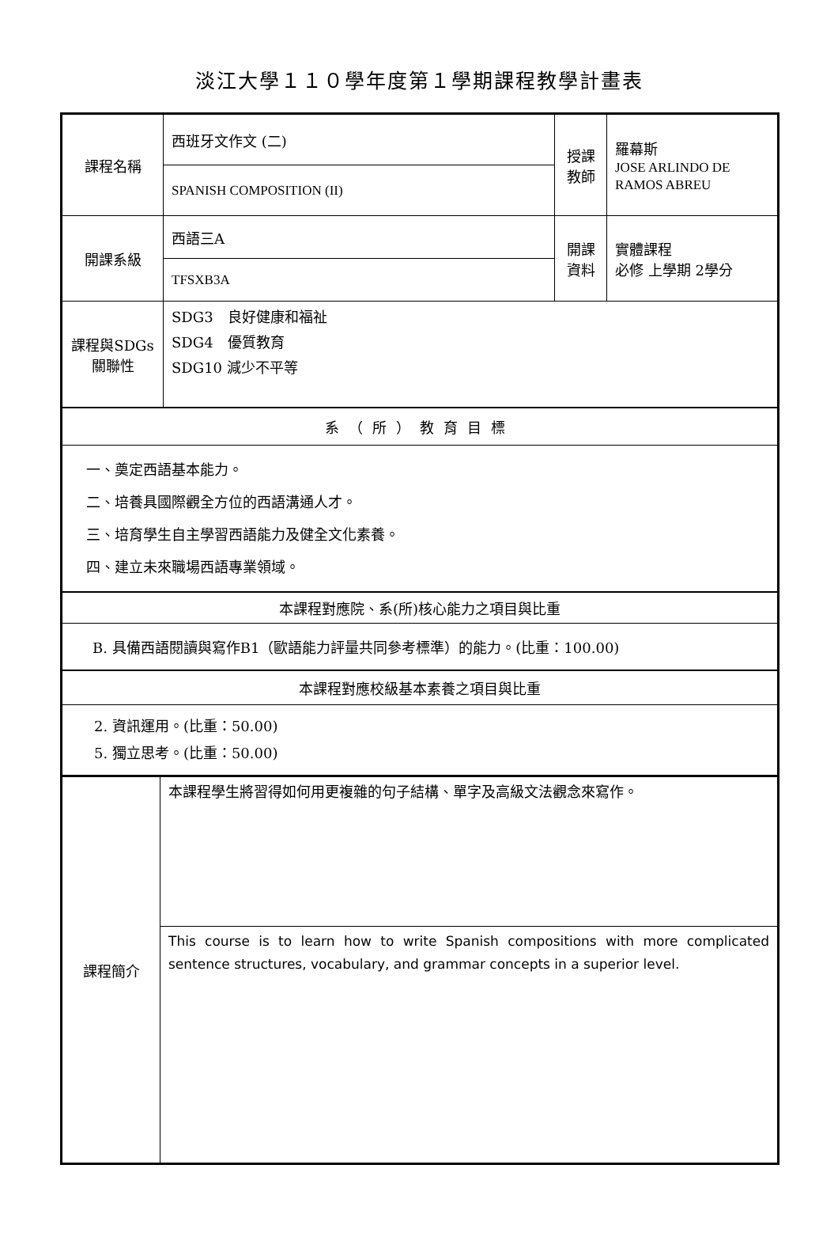淡江大學１１０學年度第１學期課程教學計畫表
| 課程名稱 | 西班牙文作文 (二) | 授課 教師 | 羅幕斯 JOSE ARLINDO DE RAMOS ABREU |
| | SPANISH COMPOSITION (II) | | |
| 開課系級 | 西語三A | 開課 資料 | 實體課程 必修 上學期 2學分 |
| | TFSXB3A | | |
| 課程與SDGs 關聯性 | SDG3 良好健康和福祉 SDG4 優質教育 SDG10 減少不平等 | | |
| 系（所）教育目標 | | | |
| 一、奠定西語基本能力。 二、培養具國際觀全方位的西語溝通人才。 三、培育學生自主學習西語能力及健全文化素養。 四、建立未來職場西語專業領域。 | | | |
| 本課程對應院、系(所)核心能力之項目與比重 | | | |
| B. 具備西語閱讀與寫作B1（歐語能力評量共同參考標準）的能力。(比重：100.00) | | | |
| 本課程對應校級基本素養之項目與比重 | | | |
| 2. 資訊運用。(比重：50.00) 5. 獨立思考。(比重：50.00) | | | |
| 課程簡介 | 本課程學生將習得如何用更複雜的句子結構、單字及高級文法觀念來寫作。 |
| | This course is to learn how to write Spanish compositions with more complicated sentence structures, vocabulary, and grammar concepts in a superior level. |